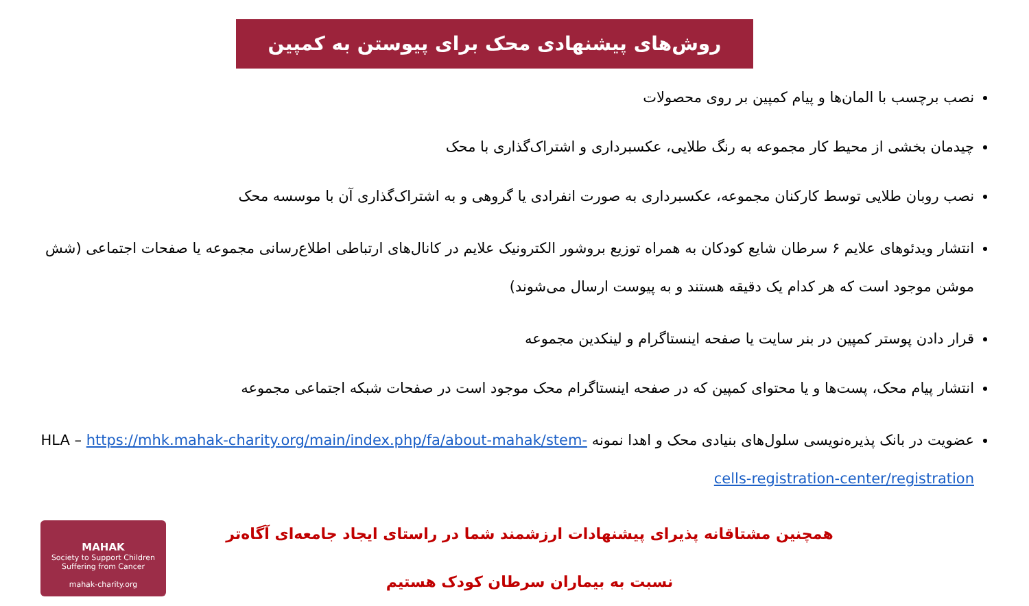روش‌های پیشنهادی محک برای پیوستن به کمپین
نصب برچسب با المان‌ها و پیام کمپین بر روی محصولات
چیدمان بخشی از محیط کار مجموعه به رنگ طلایی، عکسبرداری و اشتراک‌گذاری با محک
نصب روبان طلایی توسط کارکنان مجموعه، عکسبرداری به صورت انفرادی یا گروهی و به اشتراک‌گذاری آن با موسسه محک
انتشار ویدئوهای علایم ۶ سرطان شایع کودکان به همراه توزیع بروشور الکترونیک علایم در کانال‌های ارتباطی اطلاع‌رسانی مجموعه یا صفحات اجتماعی (شش موشن موجود است که هر کدام یک دقیقه هستند و به پیوست ارسال می‌شوند)
قرار دادن پوستر کمپین در بنر سایت یا صفحه اینستاگرام و لینکدین مجموعه
انتشار پیام محک، پست‌ها و یا محتوای کمپین که در صفحه اینستاگرام محک موجود است در صفحات شبکه اجتماعی مجموعه
عضویت در بانک پذیره‌نویسی سلول‌های بنیادی محک و اهدا نمونه HLA – https://mhk.mahak-charity.org/main/index.php/fa/about-mahak/stem-cells-registration-center/registration
MAHAK
Society to Support Children Suffering from Cancer
mahak-charity.org
همچنین مشتاقانه پذیرای پیشنهادات ارزشمند شما در راستای ایجاد جامعه‌ای آگاه‌تر
نسبت به بیماران سرطان کودک هستیم